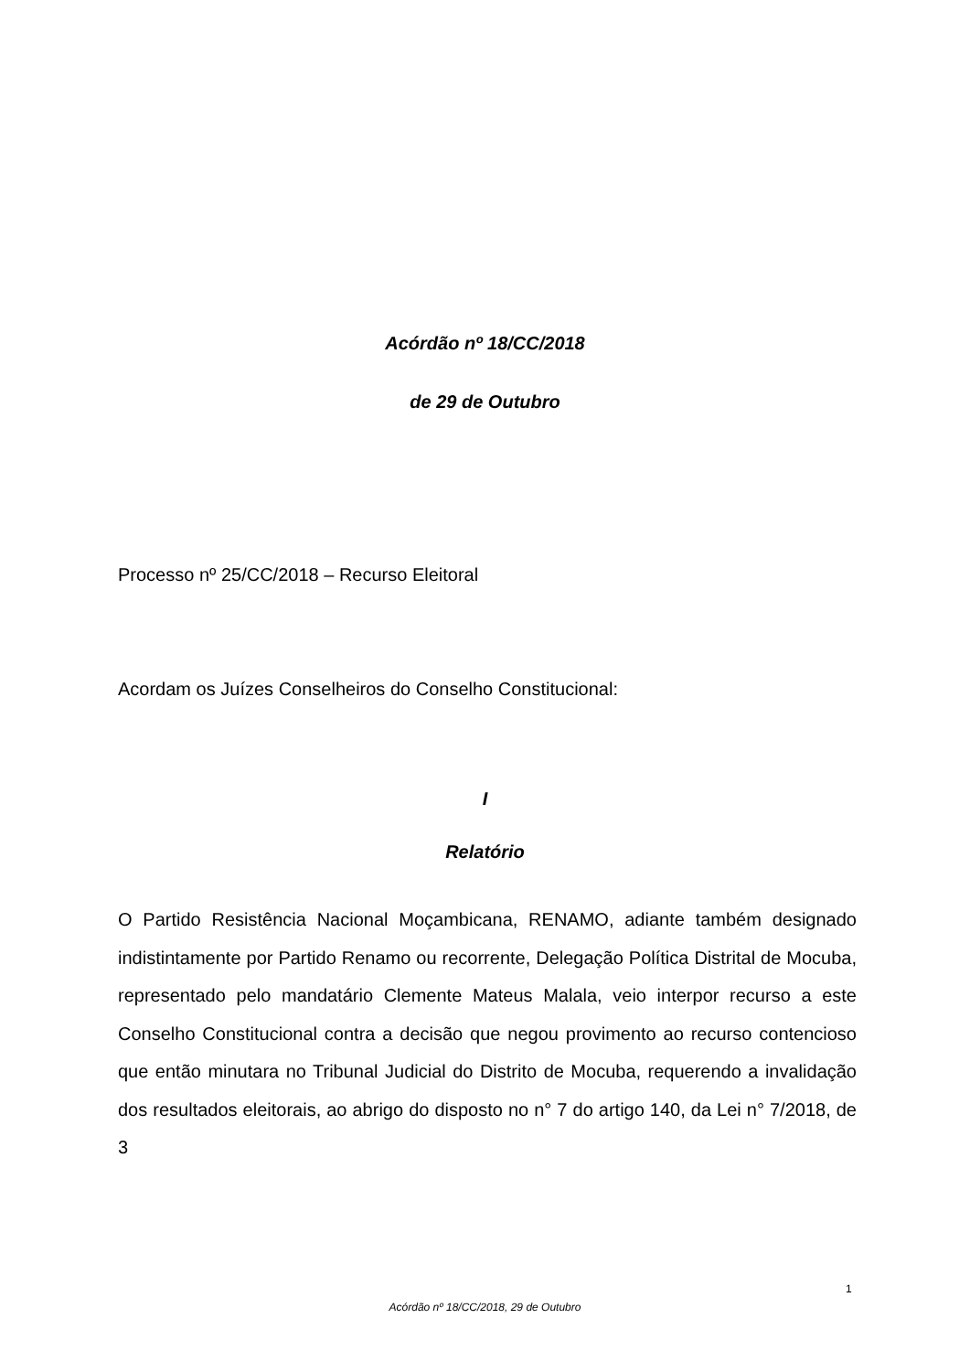Acórdão nº 18/CC/2018
de 29 de Outubro
Processo nº 25/CC/2018 – Recurso Eleitoral
Acordam os Juízes Conselheiros do Conselho Constitucional:
I
Relatório
O Partido Resistência Nacional Moçambicana, RENAMO, adiante também designado indistintamente por Partido Renamo ou recorrente, Delegação Política Distrital de Mocuba, representado pelo mandatário Clemente Mateus Malala, veio interpor recurso a este Conselho Constitucional contra a decisão que negou provimento ao recurso contencioso que então minutara no Tribunal Judicial do Distrito de Mocuba, requerendo a invalidação dos resultados eleitorais, ao abrigo do disposto no n° 7 do artigo 140, da Lei n° 7/2018, de 3
1
Acórdão nº 18/CC/2018, 29 de Outubro